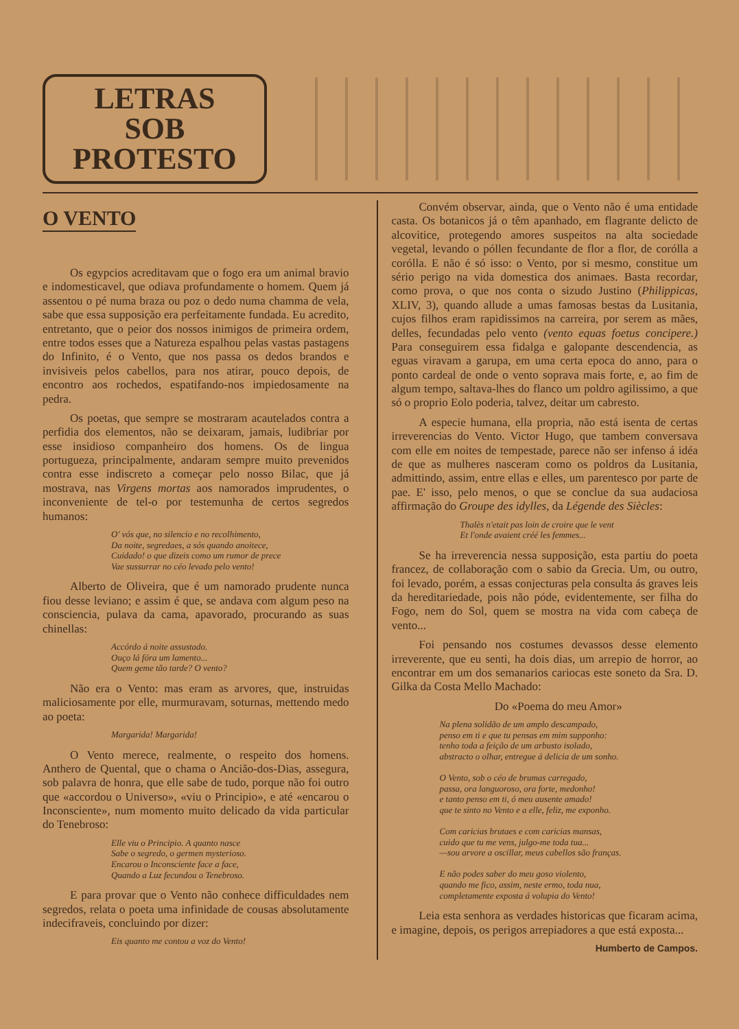LETRAS
SOB
PROTESTO
O VENTO
Os egypcios acreditavam que o fogo era um animal bravio e indomesticavel, que odiava profundamente o homem. Quem já assentou o pé numa braza ou poz o dedo numa chamma de vela, sabe que essa supposição era perfeitamente fundada. Eu acredito, entretanto, que o peior dos nossos inimigos de primeira ordem, entre todos esses que a Natureza espalhou pelas vastas pastagens do Infinito, é o Vento, que nos passa os dedos brandos e invisiveis pelos cabellos, para nos atirar, pouco depois, de encontro aos rochedos, espatifando-nos impiedosamente na pedra.
Os poetas, que sempre se mostraram acautelados contra a perfidia dos elementos, não se deixaram, jamais, ludibriar por esse insidioso companheiro dos homens. Os de lingua portugueza, principalmente, andaram sempre muito prevenidos contra esse indiscreto a começar pelo nosso Bilac, que já mostrava, nas Virgens mortas aos namorados imprudentes, o inconveniente de tel-o por testemunha de certos segredos humanos:
O' vós que, no silencio e no recolhimento,
Da noite, segredaes, a sós quando anoitece,
Cuidado! o que dizeis como um rumor de prece
Vae sussurrar no céo levado pelo vento!
Alberto de Oliveira, que é um namorado prudente nunca fiou desse leviano; e assim é que, se andava com algum peso na consciencia, pulava da cama, apavorado, procurando as suas chinellas:
Accórdo á noite assustado.
Ouço lá fóra um lamento...
Quem geme tão tarde? O vento?
Não era o Vento: mas eram as arvores, que, instruidas maliciosamente por elle, murmuravam, soturnas, mettendo medo ao poeta:
Margarida! Margarida!
O Vento merece, realmente, o respeito dos homens. Anthero de Quental, que o chama o Ancião-dos-Dias, assegura, sob palavra de honra, que elle sabe de tudo, porque não foi outro que «accordou o Universo», «viu o Principio», e até «encarou o Inconsciente», num momento muito delicado da vida particular do Tenebroso:
Elle viu o Principio. A quanto nasce
Sabe o segredo, o germen mysterioso.
Encarou o Inconsciente face a face,
Quando a Luz fecundou o Tenebroso.
E para provar que o Vento não conhece difficuldades nem segredos, relata o poeta uma infinidade de cousas absolutamente indecifraveis, concluindo por dizer:
Eis quanto me contou a voz do Vento!
Convém observar, ainda, que o Vento não é uma entidade casta. Os botanicos já o têm apanhado, em flagrante delicto de alcovitice, protegendo amores suspeitos na alta sociedade vegetal, levando o póllen fecundante de flor a flor, de corólla a corólla. E não é só isso: o Vento, por si mesmo, constitue um sério perigo na vida domestica dos animaes. Basta recordar, como prova, o que nos conta o sizudo Justino (Philippicas, XLIV, 3), quando allude a umas famosas bestas da Lusitania, cujos filhos eram rapidissimos na carreira, por serem as mães, delles, fecundadas pelo vento (vento equas foetus concipere.) Para conseguirem essa fidalga e galopante descendencia, as eguas viravam a garupa, em uma certa epoca do anno, para o ponto cardeal de onde o vento soprava mais forte, e, ao fim de algum tempo, saltava-lhes do flanco um poldro agilissimo, a que só o proprio Eolo poderia, talvez, deitar um cabresto.
A especie humana, ella propria, não está isenta de certas irreverencias do Vento. Victor Hugo, que tambem conversava com elle em noites de tempestade, parece não ser infenso á idéa de que as mulheres nasceram como os poldros da Lusitania, admittindo, assim, entre ellas e elles, um parentesco por parte de pae. E' isso, pelo menos, o que se conclue da sua audaciosa affirmação do Groupe des idylles, da Légende des Siècles:
Thalès n'etait pas loin de croire que le vent
Et l'onde avaient créé les femmes...
Se ha irreverencia nessa supposição, esta partiu do poeta francez, de collaboração com o sabio da Grecia. Um, ou outro, foi levado, porém, a essas conjecturas pela consulta ás graves leis da hereditariedade, pois não póde, evidentemente, ser filha do Fogo, nem do Sol, quem se mostra na vida com cabeça de vento...
Foi pensando nos costumes devassos desse elemento irreverente, que eu senti, ha dois dias, um arrepio de horror, ao encontrar em um dos semanarios cariocas este soneto da Sra. D. Gilka da Costa Mello Machado:
Do «Poema do meu Amor»
Na plena solidão de um amplo descampado,
penso em ti e que tu pensas em mim supponho:
tenho toda a feição de um arbusto isolado,
abstracto o olhar, entregue á delicia de um sonho.
O Vento, sob o céo de brumas carregado,
passa, ora languoroso, ora forte, medonho!
e tanto penso em ti, ó meu ausente amado!
que te sinto no Vento e a elle, feliz, me exponho.
Com caricias brutaes e com caricias mansas,
cuido que tu me vens, julgo-me toda tua...
—sou arvore a oscillar, meus cabellos são franças.
E não podes saber do meu goso violento,
quando me fico, assim, neste ermo, toda nua,
completamente exposta á volupia do Vento!
Leia esta senhora as verdades historicas que ficaram acima, e imagine, depois, os perigos arrepiadores a que está exposta...
Humberto de Campos.